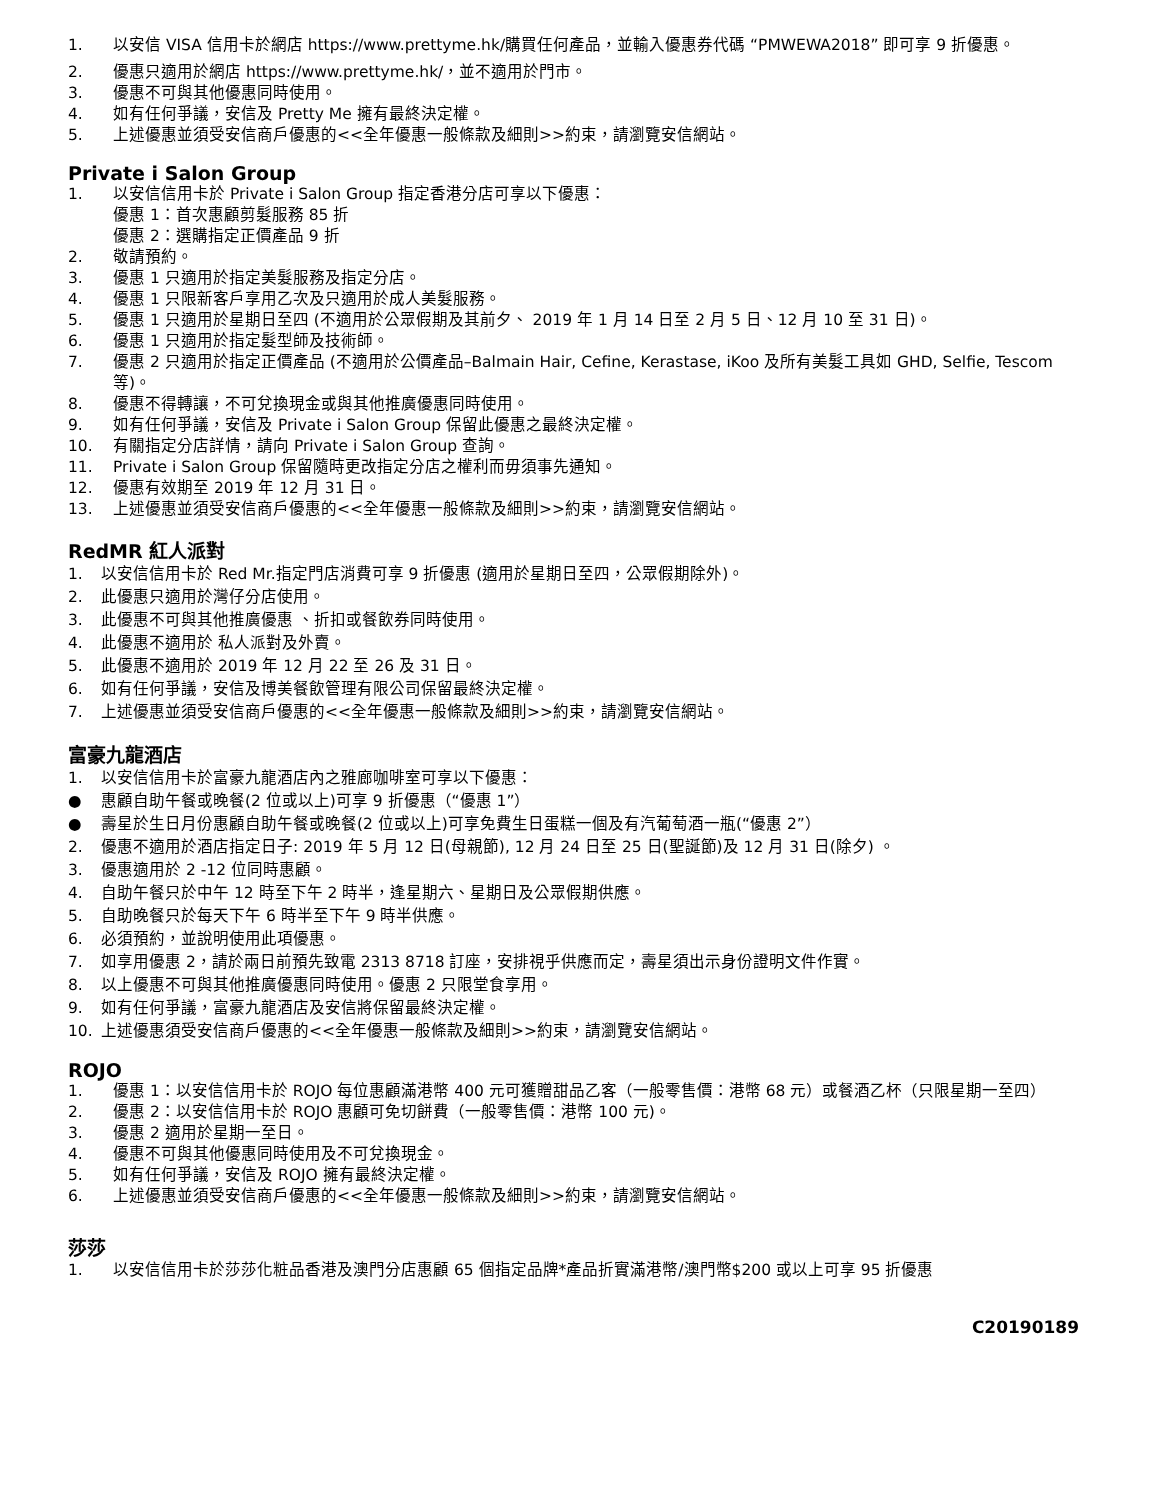1. 以安信 VISA 信用卡於網店 https://www.prettyme.hk/購買任何產品，並輸入優惠券代碼 “PMWEWA2018” 即可享 9 折優惠。
2. 優惠只適用於網店 https://www.prettyme.hk/，並不適用於門市。
3. 優惠不可與其他優惠同時使用。
4. 如有任何爭議，安信及 Pretty Me 擁有最終決定權。
5. 上述優惠並須受安信商戶優惠的<<全年優惠一般條款及細則>>約束，請瀏覽安信網站。
Private i Salon Group
1. 以安信信用卡於 Private i Salon Group 指定香港分店可享以下優惠：
優惠 1：首次惠顧剪髮服務 85 折
優惠 2：選購指定正價產品 9 折
2. 敬請預約。
3. 優惠 1 只適用於指定美髮服務及指定分店。
4. 優惠 1 只限新客戶享用乙次及只適用於成人美髮服務。
5. 優惠 1 只適用於星期日至四 (不適用於公眾假期及其前夕、 2019 年 1 月 14 日至 2 月 5 日、12 月 10 至 31 日)。
6. 優惠 1 只適用於指定髮型師及技術師。
7. 優惠 2 只適用於指定正價產品 (不適用於公價產品–Balmain Hair, Cefine, Kerastase, iKoo 及所有美髮工具如 GHD, Selfie, Tescom 等)。
8. 優惠不得轉讓，不可兌換現金或與其他推廣優惠同時使用。
9. 如有任何爭議，安信及 Private i Salon Group 保留此優惠之最終決定權。
10. 有關指定分店詳情，請向 Private i Salon Group 查詢。
11. Private i Salon Group 保留隨時更改指定分店之權利而毋須事先通知。
12. 優惠有效期至 2019 年 12 月 31 日。
13. 上述優惠並須受安信商戶優惠的<<全年優惠一般條款及細則>>約束，請瀏覽安信網站。
RedMR 紅人派對
1. 以安信信用卡於 Red Mr.指定門店消費可享 9 折優惠 (適用於星期日至四，公眾假期除外)。
2. 此優惠只適用於灣仔分店使用。
3. 此優惠不可與其他推廣優惠 、折扣或餐飲券同時使用。
4. 此優惠不適用於 私人派對及外賣。
5. 此優惠不適用於 2019 年 12 月 22 至 26 及 31 日。
6. 如有任何爭議，安信及博美餐飲管理有限公司保留最終決定權。
7. 上述優惠並須受安信商戶優惠的<<全年優惠一般條款及細則>>約束，請瀏覽安信網站。
富豪九龍酒店
1. 以安信信用卡於富豪九龍酒店內之雅廊咖啡室可享以下優惠：
● 惠顧自助午餐或晚餐(2 位或以上)可享 9 折優惠（“優惠 1”）
● 壽星於生日月份惠顧自助午餐或晚餐(2 位或以上)可享免費生日蛋糕一個及有汽葡萄酒一瓶(“優惠 2”）
2. 優惠不適用於酒店指定日子: 2019 年 5 月 12 日(母親節), 12 月 24 日至 25 日(聖誕節)及 12 月 31 日(除夕) 。
3. 優惠適用於 2 -12 位同時惠顧。
4. 自助午餐只於中午 12 時至下午 2 時半，逢星期六、星期日及公眾假期供應。
5. 自助晚餐只於每天下午 6 時半至下午 9 時半供應。
6. 必須預約，並說明使用此項優惠。
7. 如享用優惠 2，請於兩日前預先致電 2313 8718 訂座，安排視乎供應而定，壽星須出示身份證明文件作實。
8. 以上優惠不可與其他推廣優惠同時使用。優惠 2 只限堂食享用。
9. 如有任何爭議，富豪九龍酒店及安信將保留最終決定權。
10. 上述優惠須受安信商戶優惠的<<全年優惠一般條款及細則>>約束，請瀏覽安信網站。
ROJO
1. 優惠 1：以安信信用卡於 ROJO 每位惠顧滿港幣 400 元可獲贈甜品乙客（一般零售價：港幣 68 元）或餐酒乙杯（只限星期一至四）
2. 優惠 2：以安信信用卡於 ROJO 惠顧可免切餅費（一般零售價：港幣 100 元)。
3. 優惠 2 適用於星期一至日。
4. 優惠不可與其他優惠同時使用及不可兌換現金。
5. 如有任何爭議，安信及 ROJO 擁有最終決定權。
6. 上述優惠並須受安信商戶優惠的<<全年優惠一般條款及細則>>約束，請瀏覽安信網站。
莎莎
1. 以安信信用卡於莎莎化粧品香港及澳門分店惠顧 65 個指定品牌*產品折實滿港幣/澳門幣$200 或以上可享 95 折優惠
C20190189